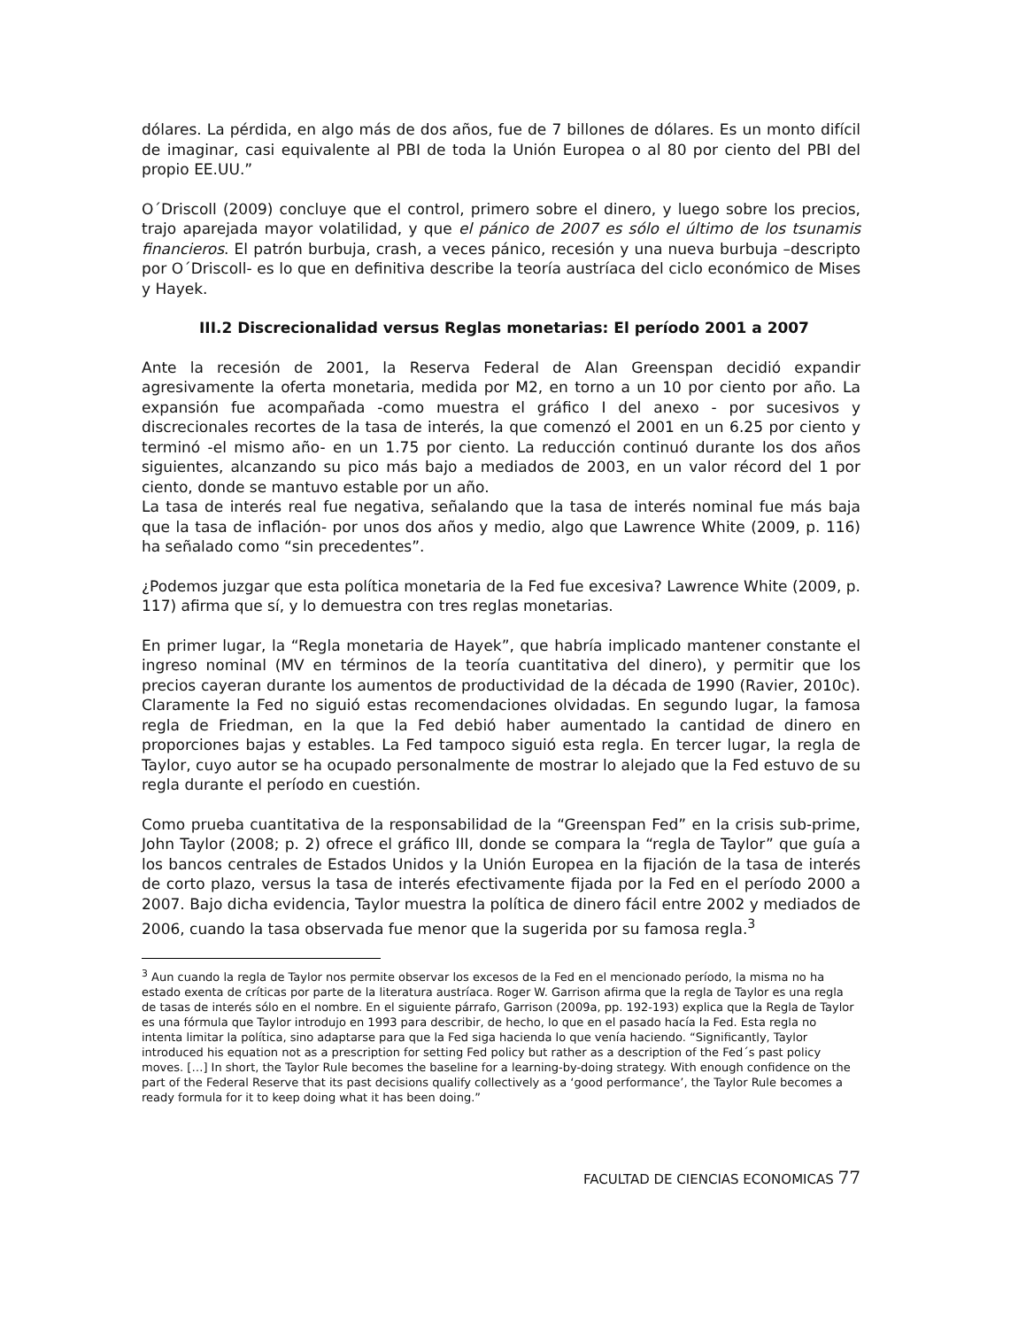dólares. La pérdida, en algo más de dos años, fue de 7 billones de dólares. Es un monto difícil de imaginar, casi equivalente al PBI de toda la Unión Europea o al 80 por ciento del PBI del propio EE.UU.”
O´Driscoll (2009) concluye que el control, primero sobre el dinero, y luego sobre los precios, trajo aparejada mayor volatilidad, y que el pánico de 2007 es sólo el último de los tsunamis financieros. El patrón burbuja, crash, a veces pánico, recesión y una nueva burbuja –descripto por O´Driscoll- es lo que en definitiva describe la teoría austríaca del ciclo económico de Mises y Hayek.
III.2 Discrecionalidad versus Reglas monetarias: El período 2001 a 2007
Ante la recesión de 2001, la Reserva Federal de Alan Greenspan decidió expandir agresivamente la oferta monetaria, medida por M2, en torno a un 10 por ciento por año. La expansión fue acompañada -como muestra el gráfico I del anexo - por sucesivos y discrecionales recortes de la tasa de interés, la que comenzó el 2001 en un 6.25 por ciento y terminó -el mismo año- en un 1.75 por ciento. La reducción continuó durante los dos años siguientes, alcanzando su pico más bajo a mediados de 2003, en un valor récord del 1 por ciento, donde se mantuvo estable por un año.
La tasa de interés real fue negativa, señalando que la tasa de interés nominal fue más baja que la tasa de inflación- por unos dos años y medio, algo que Lawrence White (2009, p. 116) ha señalado como “sin precedentes”.
¿Podemos juzgar que esta política monetaria de la Fed fue excesiva? Lawrence White (2009, p. 117) afirma que sí, y lo demuestra con tres reglas monetarias.
En primer lugar, la “Regla monetaria de Hayek”, que habría implicado mantener constante el ingreso nominal (MV en términos de la teoría cuantitativa del dinero), y permitir que los precios cayeran durante los aumentos de productividad de la década de 1990 (Ravier, 2010c). Claramente la Fed no siguió estas recomendaciones olvidadas. En segundo lugar, la famosa regla de Friedman, en la que la Fed debió haber aumentado la cantidad de dinero en proporciones bajas y estables. La Fed tampoco siguió esta regla. En tercer lugar, la regla de Taylor, cuyo autor se ha ocupado personalmente de mostrar lo alejado que la Fed estuvo de su regla durante el período en cuestión.
Como prueba cuantitativa de la responsabilidad de la “Greenspan Fed” en la crisis sub-prime, John Taylor (2008; p. 2) ofrece el gráfico III, donde se compara la “regla de Taylor” que guía a los bancos centrales de Estados Unidos y la Unión Europea en la fijación de la tasa de interés de corto plazo, versus la tasa de interés efectivamente fijada por la Fed en el período 2000 a 2007. Bajo dicha evidencia, Taylor muestra la política de dinero fácil entre 2002 y mediados de 2006, cuando la tasa observada fue menor que la sugerida por su famosa regla.<sup>3</sup>
<sup>3</sup> Aun cuando la regla de Taylor nos permite observar los excesos de la Fed en el mencionado período, la misma no ha estado exenta de críticas por parte de la literatura austríaca. Roger W. Garrison afirma que la regla de Taylor es una regla de tasas de interés sólo en el nombre. En el siguiente párrafo, Garrison (2009a, pp. 192-193) explica que la Regla de Taylor es una fórmula que Taylor introdujo en 1993 para describir, de hecho, lo que en el pasado hacía la Fed. Esta regla no intenta limitar la política, sino adaptarse para que la Fed siga hacienda lo que venía haciendo. “Significantly, Taylor introduced his equation not as a prescription for setting Fed policy but rather as a description of the Fed´s past policy moves. […] In short, the Taylor Rule becomes the baseline for a learning-by-doing strategy. With enough confidence on the part of the Federal Reserve that its past decisions qualify collectively as a ‘good performance’, the Taylor Rule becomes a ready formula for it to keep doing what it has been doing.”
FACULTAD DE CIENCIAS ECONOMICAS 77